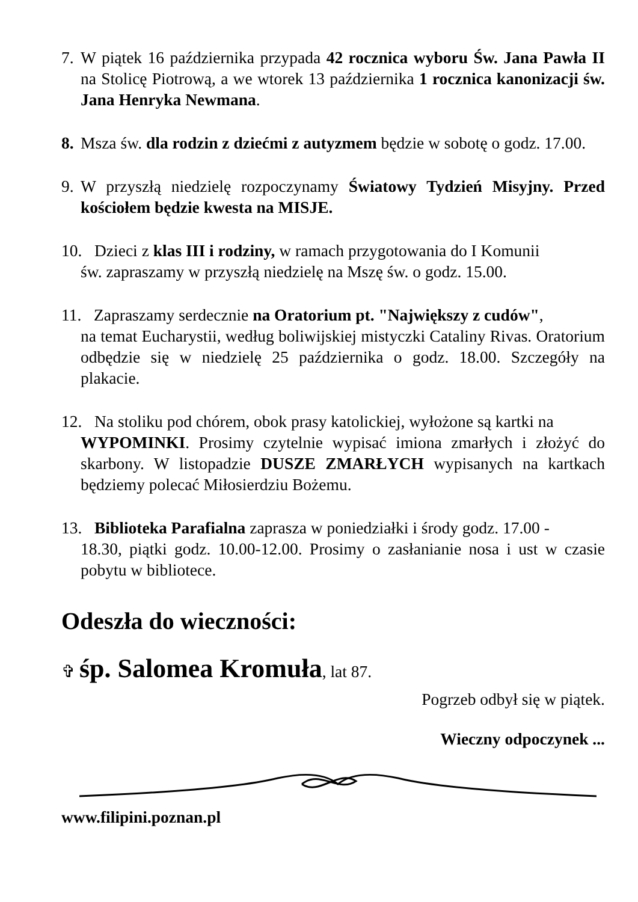7. W piątek 16 października przypada 42 rocznica wyboru Św. Jana Pawła II na Stolicę Piotrową, a we wtorek 13 października 1 rocznica kanonizacji św. Jana Henryka Newmana.
8. Msza św. dla rodzin z dziećmi z autyzmem będzie w sobotę o godz. 17.00.
9. W przyszłą niedzielę rozpoczynamy Światowy Tydzień Misyjny. Przed kościołem będzie kwesta na MISJE.
10. Dzieci z klas III i rodziny, w ramach przygotowania do I Komunii
św. zapraszamy w przyszłą niedzielę na Mszę św. o godz. 15.00.
11. Zapraszamy serdecznie na Oratorium pt. "Największy z cudów",
na temat Eucharystii, według boliwijskiej mistyczki Cataliny Rivas. Oratorium odbędzie się w niedzielę 25 października o godz. 18.00. Szczegóły na plakacie.
12. Na stoliku pod chórem, obok prasy katolickiej, wyłożone są kartki na
WYPOMINKI. Prosimy czytelnie wypisać imiona zmarłych i złożyć do skarbony. W listopadzie DUSZE ZMARŁYCH wypisanych na kartkach będziemy polecać Miłosierdziu Bożemu.
13. Biblioteka Parafialna zaprasza w poniedziałki i środy godz. 17.00 -
18.30, piątki godz. 10.00-12.00. Prosimy o zasłanianie nosa i ust w czasie pobytu w bibliotece.
Odeszła do wieczności:
✞ śp. Salomea Kromuła, lat 87.
Pogrzeb odbył się w piątek.
Wieczny odpoczynek ...
www.filipini.poznan.pl